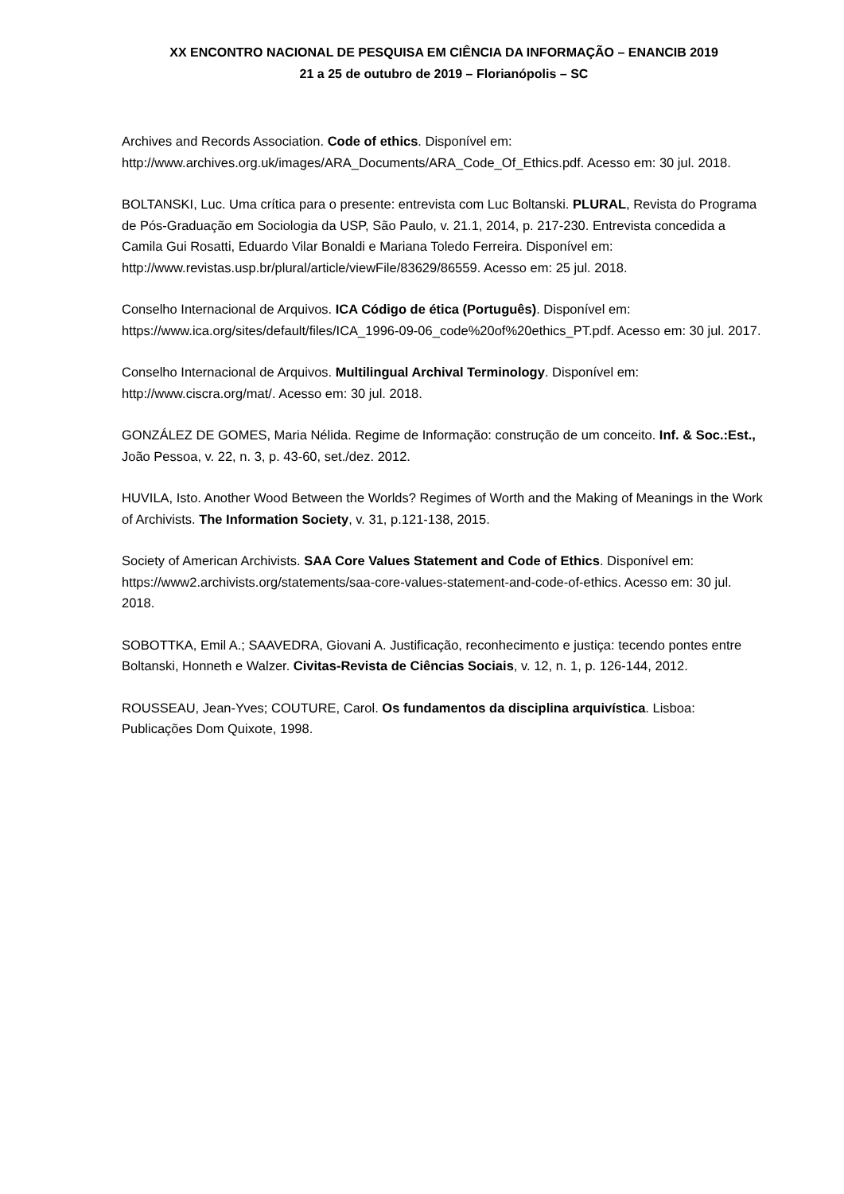XX ENCONTRO NACIONAL DE PESQUISA EM CIÊNCIA DA INFORMAÇÃO – ENANCIB 2019
21 a 25 de outubro de 2019 – Florianópolis – SC
Archives and Records Association. Code of ethics. Disponível em: http://www.archives.org.uk/images/ARA_Documents/ARA_Code_Of_Ethics.pdf. Acesso em: 30 jul. 2018.
BOLTANSKI, Luc. Uma crítica para o presente: entrevista com Luc Boltanski. PLURAL, Revista do Programa de Pós-Graduação em Sociologia da USP, São Paulo, v. 21.1, 2014, p. 217-230. Entrevista concedida a Camila Gui Rosatti, Eduardo Vilar Bonaldi e Mariana Toledo Ferreira. Disponível em: http://www.revistas.usp.br/plural/article/viewFile/83629/86559. Acesso em: 25 jul. 2018.
Conselho Internacional de Arquivos. ICA Código de ética (Português). Disponível em: https://www.ica.org/sites/default/files/ICA_1996-09-06_code%20of%20ethics_PT.pdf. Acesso em: 30 jul. 2017.
Conselho Internacional de Arquivos. Multilingual Archival Terminology. Disponível em: http://www.ciscra.org/mat/. Acesso em: 30 jul. 2018.
GONZÁLEZ DE GOMES, Maria Nélida. Regime de Informação: construção de um conceito. Inf. & Soc.:Est., João Pessoa, v. 22, n. 3, p. 43-60, set./dez. 2012.
HUVILA, Isto. Another Wood Between the Worlds? Regimes of Worth and the Making of Meanings in the Work of Archivists. The Information Society, v. 31, p.121-138, 2015.
Society of American Archivists. SAA Core Values Statement and Code of Ethics. Disponível em: https://www2.archivists.org/statements/saa-core-values-statement-and-code-of-ethics. Acesso em: 30 jul. 2018.
SOBOTTKA, Emil A.; SAAVEDRA, Giovani A. Justificação, reconhecimento e justiça: tecendo pontes entre Boltanski, Honneth e Walzer. Civitas-Revista de Ciências Sociais, v. 12, n. 1, p. 126-144, 2012.
ROUSSEAU, Jean-Yves; COUTURE, Carol. Os fundamentos da disciplina arquivística. Lisboa: Publicações Dom Quixote, 1998.